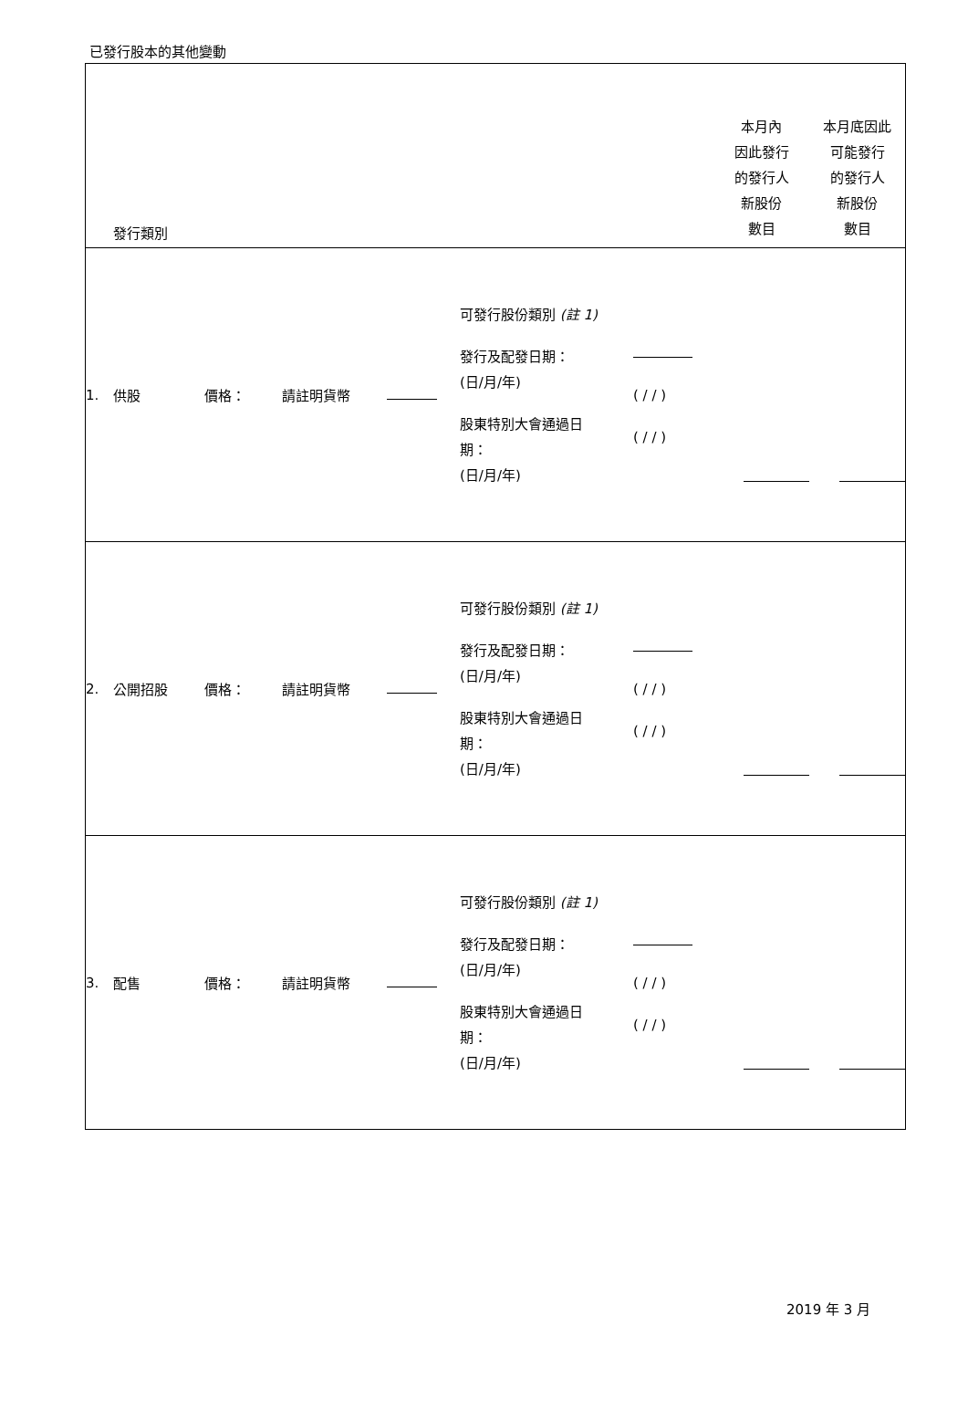已發行股本的其他變動
| | 發行類別 | | | | | | 本月內 因此發行 的發行人 新股份 數目 | 本月底因此 可能發行 的發行人 新股份 數目 |
| 1. | 供股 | 價格： | 請註明貨幣 | | 可發行股份類別 (註 1) 發行及配發日期： (日/月/年) 股東特別大會通過日 期： (日/月/年) | ( / / ) ( / / ) | | |
| 2. | 公開招股 | 價格： | 請註明貨幣 | | 可發行股份類別 (註 1) 發行及配發日期： (日/月/年) 股東特別大會通過日 期： (日/月/年) | ( / / ) ( / / ) | | |
| 3. | 配售 | 價格： | 請註明貨幣 | | 可發行股份類別 (註 1) 發行及配發日期： (日/月/年) 股東特別大會通過日 期： (日/月/年) | ( / / ) ( / / ) | | |
2019 年 3 月